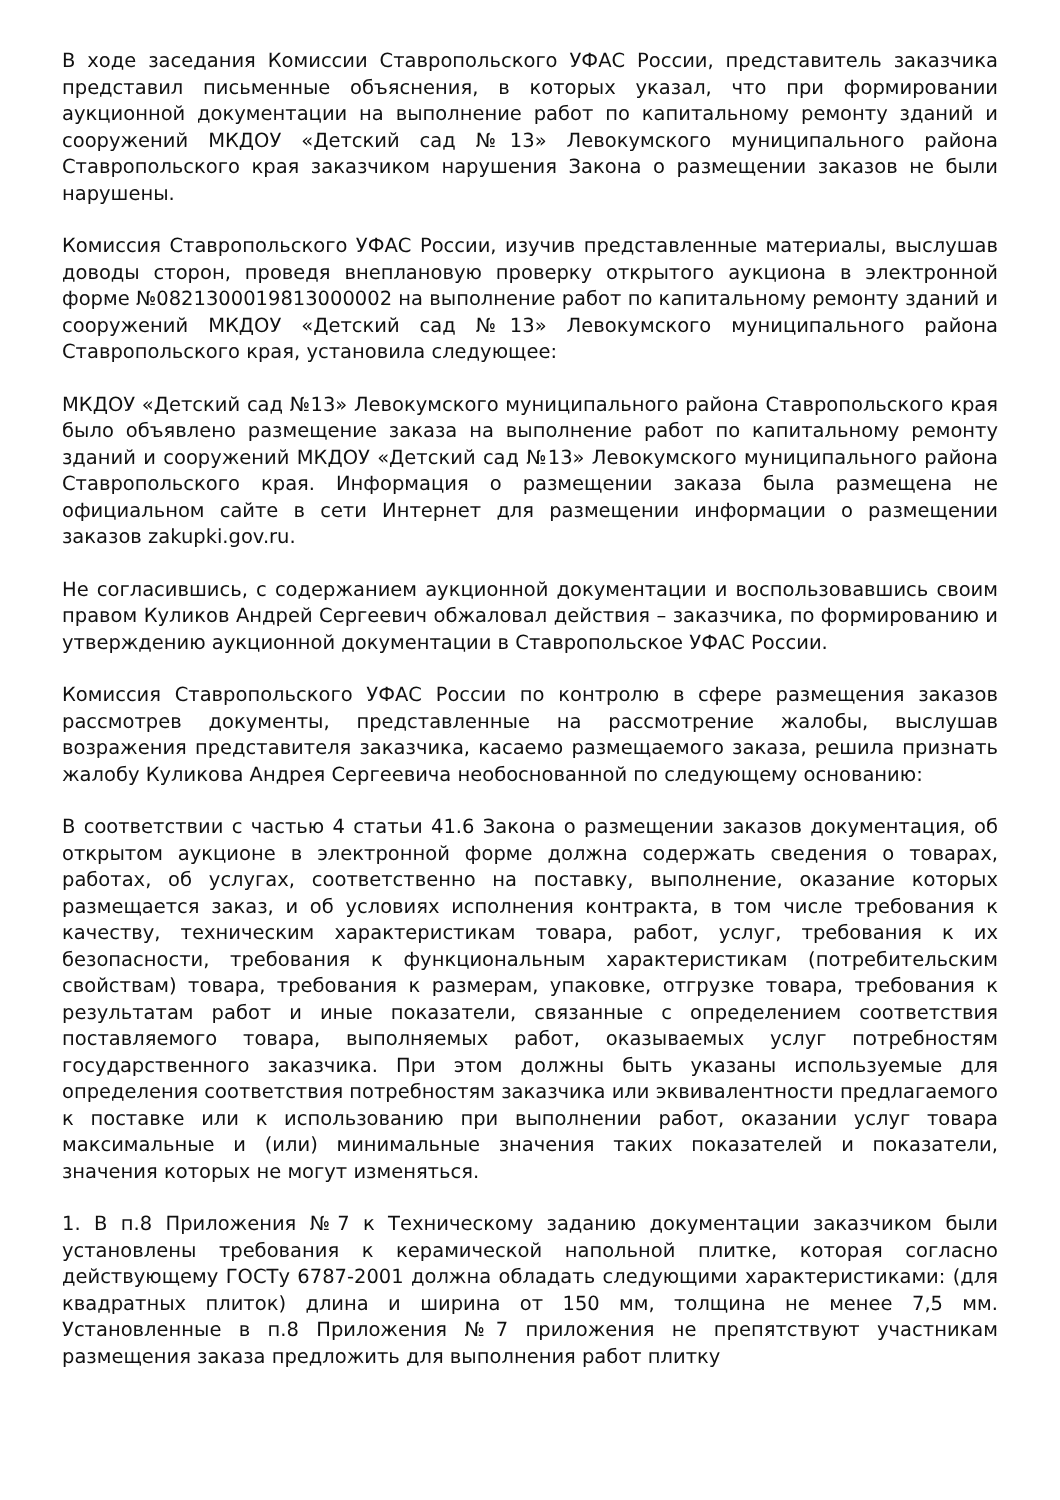В ходе заседания Комиссии Ставропольского УФАС России, представитель заказчика представил письменные объяснения, в которых указал, что при формировании аукционной документации на выполнение работ по капитальному ремонту зданий и сооружений МКДОУ «Детский сад №13» Левокумского муниципального района Ставропольского края заказчиком нарушения Закона о размещении заказов не были нарушены.
Комиссия Ставропольского УФАС России, изучив представленные материалы, выслушав доводы сторон, проведя внеплановую проверку открытого аукциона в электронной форме №0821300019813000002 на выполнение работ по капитальному ремонту зданий и сооружений МКДОУ «Детский сад №13» Левокумского муниципального района Ставропольского края, установила следующее:
МКДОУ «Детский сад №13» Левокумского муниципального района Ставропольского края было объявлено размещение заказа на выполнение работ по капитальному ремонту зданий и сооружений МКДОУ «Детский сад №13» Левокумского муниципального района Ставропольского края. Информация о размещении заказа была размещена не официальном сайте в сети Интернет для размещении информации о размещении заказов zakupki.gov.ru.
Не согласившись, с содержанием аукционной документации и воспользовавшись своим правом Куликов Андрей Сергеевич обжаловал действия – заказчика, по формированию и утверждению аукционной документации в Ставропольское УФАС России.
Комиссия Ставропольского УФАС России по контролю в сфере размещения заказов рассмотрев документы, представленные на рассмотрение жалобы, выслушав возражения представителя заказчика, касаемо размещаемого заказа, решила признать жалобу Куликова Андрея Сергеевича необоснованной по следующему основанию:
В соответствии с частью 4 статьи 41.6 Закона о размещении заказов документация, об открытом аукционе в электронной форме должна содержать сведения о товарах, работах, об услугах, соответственно на поставку, выполнение, оказание которых размещается заказ, и об условиях исполнения контракта, в том числе требования к качеству, техническим характеристикам товара, работ, услуг, требования к их безопасности, требования к функциональным характеристикам (потребительским свойствам) товара, требования к размерам, упаковке, отгрузке товара, требования к результатам работ и иные показатели, связанные с определением соответствия поставляемого товара, выполняемых работ, оказываемых услуг потребностям государственного заказчика. При этом должны быть указаны используемые для определения соответствия потребностям заказчика или эквивалентности предлагаемого к поставке или к использованию при выполнении работ, оказании услуг товара максимальные и (или) минимальные значения таких показателей и показатели, значения которых не могут изменяться.
1. В п.8 Приложения №7 к Техническому заданию документации заказчиком были установлены требования к керамической напольной плитке, которая согласно действующему ГОСТу 6787-2001 должна обладать следующими характеристиками: (для квадратных плиток) длина и ширина от 150 мм, толщина не менее 7,5 мм. Установленные в п.8 Приложения №7 приложения не препятствуют участникам размещения заказа предложить для выполнения работ плитку